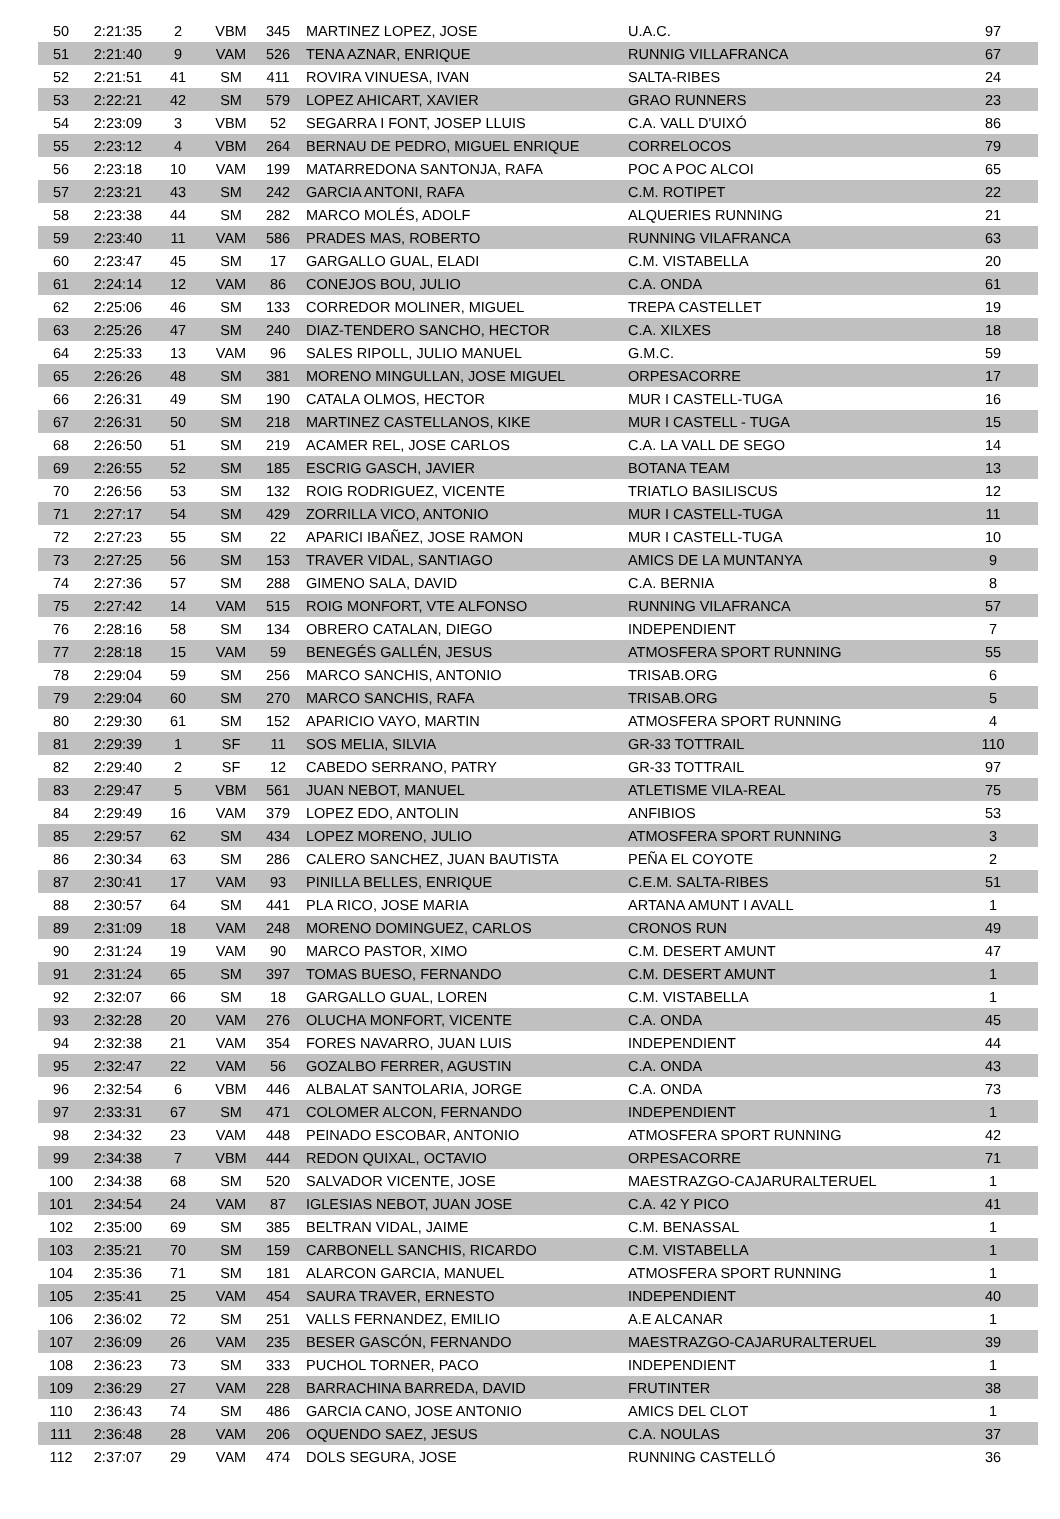| 50 | 2:21:35 | 2 | VBM | 345 | MARTINEZ LOPEZ, JOSE | U.A.C. | 97 |
| 51 | 2:21:40 | 9 | VAM | 526 | TENA AZNAR, ENRIQUE | RUNNIG VILLAFRANCA | 67 |
| 52 | 2:21:51 | 41 | SM | 411 | ROVIRA VINUESA, IVAN | SALTA-RIBES | 24 |
| 53 | 2:22:21 | 42 | SM | 579 | LOPEZ AHICART, XAVIER | GRAO RUNNERS | 23 |
| 54 | 2:23:09 | 3 | VBM | 52 | SEGARRA I FONT, JOSEP LLUIS | C.A. VALL D'UIXÓ | 86 |
| 55 | 2:23:12 | 4 | VBM | 264 | BERNAU DE PEDRO, MIGUEL ENRIQUE | CORRELOCOS | 79 |
| 56 | 2:23:18 | 10 | VAM | 199 | MATARREDONA SANTONJA, RAFA | POC A POC ALCOI | 65 |
| 57 | 2:23:21 | 43 | SM | 242 | GARCIA ANTONI, RAFA | C.M. ROTIPET | 22 |
| 58 | 2:23:38 | 44 | SM | 282 | MARCO MOLÉS, ADOLF | ALQUERIES RUNNING | 21 |
| 59 | 2:23:40 | 11 | VAM | 586 | PRADES MAS, ROBERTO | RUNNING VILAFRANCA | 63 |
| 60 | 2:23:47 | 45 | SM | 17 | GARGALLO GUAL, ELADI | C.M. VISTABELLA | 20 |
| 61 | 2:24:14 | 12 | VAM | 86 | CONEJOS BOU, JULIO | C.A. ONDA | 61 |
| 62 | 2:25:06 | 46 | SM | 133 | CORREDOR MOLINER, MIGUEL | TREPA CASTELLET | 19 |
| 63 | 2:25:26 | 47 | SM | 240 | DIAZ-TENDERO SANCHO, HECTOR | C.A. XILXES | 18 |
| 64 | 2:25:33 | 13 | VAM | 96 | SALES RIPOLL, JULIO MANUEL | G.M.C. | 59 |
| 65 | 2:26:26 | 48 | SM | 381 | MORENO MINGULLAN, JOSE MIGUEL | ORPESACORRE | 17 |
| 66 | 2:26:31 | 49 | SM | 190 | CATALA OLMOS, HECTOR | MUR I CASTELL-TUGA | 16 |
| 67 | 2:26:31 | 50 | SM | 218 | MARTINEZ CASTELLANOS, KIKE | MUR I CASTELL - TUGA | 15 |
| 68 | 2:26:50 | 51 | SM | 219 | ACAMER REL, JOSE CARLOS | C.A. LA VALL DE SEGO | 14 |
| 69 | 2:26:55 | 52 | SM | 185 | ESCRIG GASCH, JAVIER | BOTANA TEAM | 13 |
| 70 | 2:26:56 | 53 | SM | 132 | ROIG RODRIGUEZ, VICENTE | TRIATLO BASILISCUS | 12 |
| 71 | 2:27:17 | 54 | SM | 429 | ZORRILLA VICO, ANTONIO | MUR I CASTELL-TUGA | 11 |
| 72 | 2:27:23 | 55 | SM | 22 | APARICI IBAÑEZ, JOSE RAMON | MUR I CASTELL-TUGA | 10 |
| 73 | 2:27:25 | 56 | SM | 153 | TRAVER VIDAL, SANTIAGO | AMICS DE LA MUNTANYA | 9 |
| 74 | 2:27:36 | 57 | SM | 288 | GIMENO SALA, DAVID | C.A. BERNIA | 8 |
| 75 | 2:27:42 | 14 | VAM | 515 | ROIG MONFORT, VTE ALFONSO | RUNNING VILAFRANCA | 57 |
| 76 | 2:28:16 | 58 | SM | 134 | OBRERO CATALAN, DIEGO | INDEPENDIENT | 7 |
| 77 | 2:28:18 | 15 | VAM | 59 | BENEGÉS GALLÉN, JESUS | ATMOSFERA SPORT RUNNING | 55 |
| 78 | 2:29:04 | 59 | SM | 256 | MARCO SANCHIS, ANTONIO | TRISAB.ORG | 6 |
| 79 | 2:29:04 | 60 | SM | 270 | MARCO SANCHIS, RAFA | TRISAB.ORG | 5 |
| 80 | 2:29:30 | 61 | SM | 152 | APARICIO VAYO, MARTIN | ATMOSFERA SPORT RUNNING | 4 |
| 81 | 2:29:39 | 1 | SF | 11 | SOS MELIA, SILVIA | GR-33 TOTTRAIL | 110 |
| 82 | 2:29:40 | 2 | SF | 12 | CABEDO SERRANO, PATRY | GR-33 TOTTRAIL | 97 |
| 83 | 2:29:47 | 5 | VBM | 561 | JUAN NEBOT, MANUEL | ATLETISME VILA-REAL | 75 |
| 84 | 2:29:49 | 16 | VAM | 379 | LOPEZ EDO, ANTOLIN | ANFIBIOS | 53 |
| 85 | 2:29:57 | 62 | SM | 434 | LOPEZ MORENO, JULIO | ATMOSFERA SPORT RUNNING | 3 |
| 86 | 2:30:34 | 63 | SM | 286 | CALERO SANCHEZ, JUAN BAUTISTA | PEÑA EL COYOTE | 2 |
| 87 | 2:30:41 | 17 | VAM | 93 | PINILLA BELLES, ENRIQUE | C.E.M. SALTA-RIBES | 51 |
| 88 | 2:30:57 | 64 | SM | 441 | PLA RICO, JOSE MARIA | ARTANA AMUNT I AVALL | 1 |
| 89 | 2:31:09 | 18 | VAM | 248 | MORENO DOMINGUEZ, CARLOS | CRONOS RUN | 49 |
| 90 | 2:31:24 | 19 | VAM | 90 | MARCO PASTOR, XIMO | C.M. DESERT AMUNT | 47 |
| 91 | 2:31:24 | 65 | SM | 397 | TOMAS BUESO, FERNANDO | C.M. DESERT AMUNT | 1 |
| 92 | 2:32:07 | 66 | SM | 18 | GARGALLO GUAL, LOREN | C.M. VISTABELLA | 1 |
| 93 | 2:32:28 | 20 | VAM | 276 | OLUCHA MONFORT, VICENTE | C.A. ONDA | 45 |
| 94 | 2:32:38 | 21 | VAM | 354 | FORES NAVARRO, JUAN LUIS | INDEPENDIENT | 44 |
| 95 | 2:32:47 | 22 | VAM | 56 | GOZALBO FERRER, AGUSTIN | C.A. ONDA | 43 |
| 96 | 2:32:54 | 6 | VBM | 446 | ALBALAT SANTOLARIA, JORGE | C.A. ONDA | 73 |
| 97 | 2:33:31 | 67 | SM | 471 | COLOMER ALCON, FERNANDO | INDEPENDIENT | 1 |
| 98 | 2:34:32 | 23 | VAM | 448 | PEINADO ESCOBAR, ANTONIO | ATMOSFERA SPORT RUNNING | 42 |
| 99 | 2:34:38 | 7 | VBM | 444 | REDON QUIXAL, OCTAVIO | ORPESACORRE | 71 |
| 100 | 2:34:38 | 68 | SM | 520 | SALVADOR VICENTE, JOSE | MAESTRAZGO-CAJARURALTERUEL | 1 |
| 101 | 2:34:54 | 24 | VAM | 87 | IGLESIAS NEBOT, JUAN JOSE | C.A. 42 Y PICO | 41 |
| 102 | 2:35:00 | 69 | SM | 385 | BELTRAN VIDAL, JAIME | C.M. BENASSAL | 1 |
| 103 | 2:35:21 | 70 | SM | 159 | CARBONELL SANCHIS, RICARDO | C.M. VISTABELLA | 1 |
| 104 | 2:35:36 | 71 | SM | 181 | ALARCON GARCIA, MANUEL | ATMOSFERA SPORT RUNNING | 1 |
| 105 | 2:35:41 | 25 | VAM | 454 | SAURA TRAVER, ERNESTO | INDEPENDIENT | 40 |
| 106 | 2:36:02 | 72 | SM | 251 | VALLS FERNANDEZ, EMILIO | A.E ALCANAR | 1 |
| 107 | 2:36:09 | 26 | VAM | 235 | BESER GASCÓN, FERNANDO | MAESTRAZGO-CAJARURALTERUEL | 39 |
| 108 | 2:36:23 | 73 | SM | 333 | PUCHOL TORNER, PACO | INDEPENDIENT | 1 |
| 109 | 2:36:29 | 27 | VAM | 228 | BARRACHINA BARREDA, DAVID | FRUTINTER | 38 |
| 110 | 2:36:43 | 74 | SM | 486 | GARCIA CANO, JOSE ANTONIO | AMICS DEL CLOT | 1 |
| 111 | 2:36:48 | 28 | VAM | 206 | OQUENDO SAEZ, JESUS | C.A. NOULAS | 37 |
| 112 | 2:37:07 | 29 | VAM | 474 | DOLS SEGURA, JOSE | RUNNING CASTELLÓ | 36 |